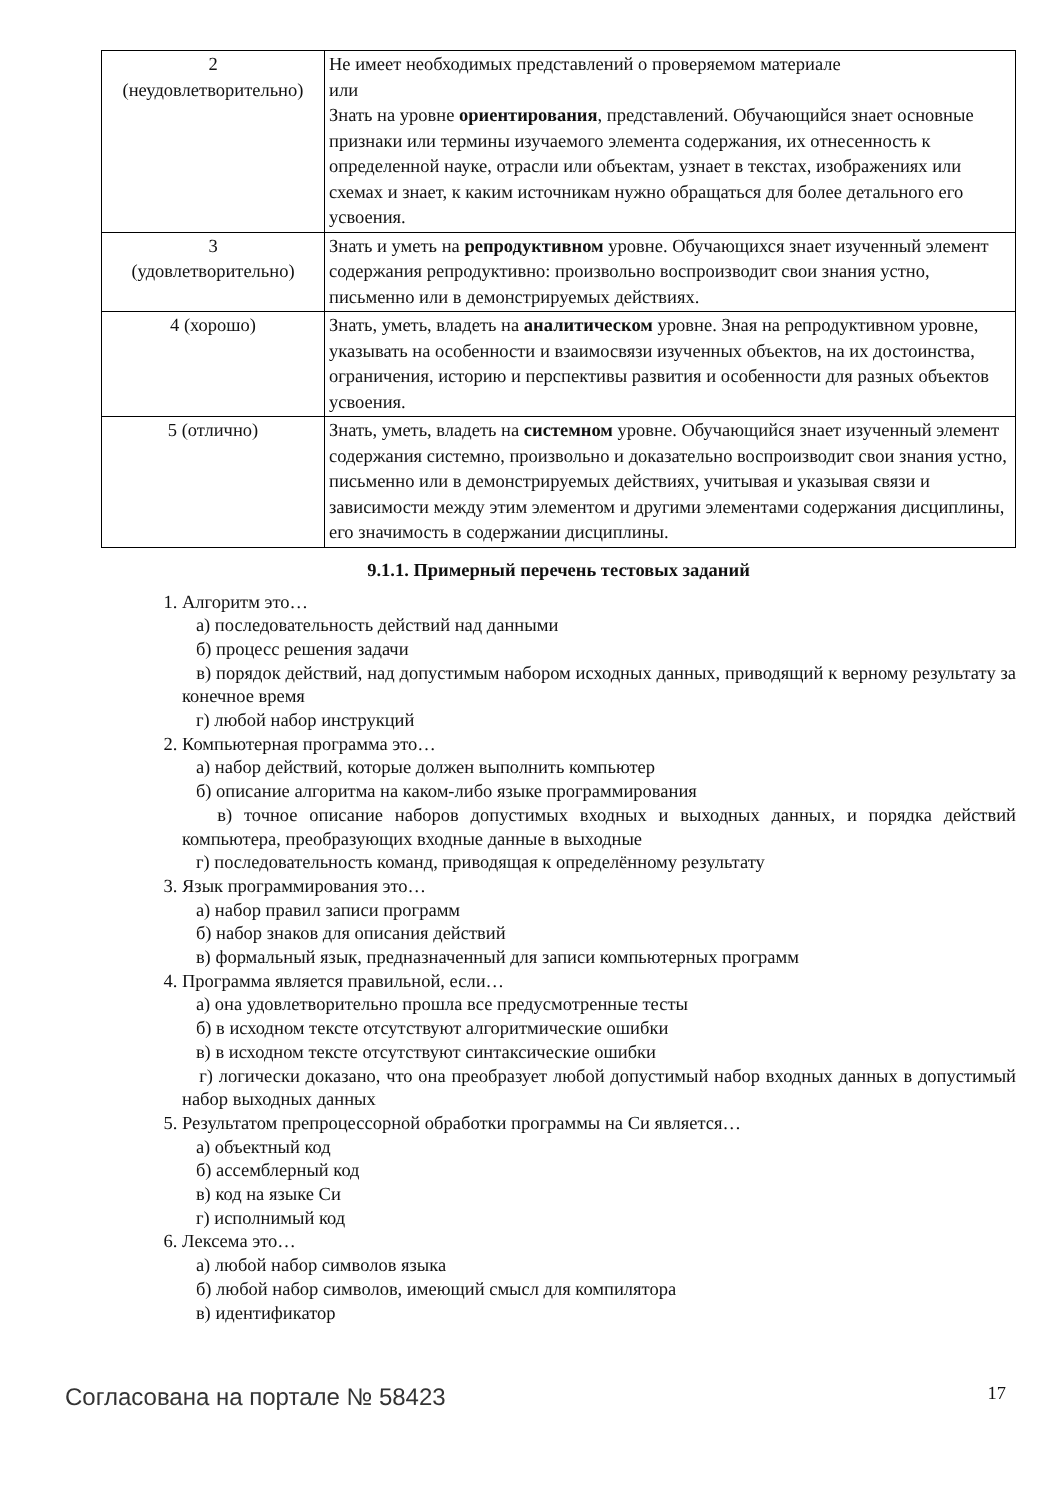| 2 (неудовлетворительно) | Не имеет необходимых представлений о проверяемом материале или Знать на уровне ориентирования , представлений. Обучающийся знает основные признаки или термины изучаемого элемента содержания, их отнесенность к определенной науке, отрасли или объектам, узнает в текстах, изображениях или схемах и знает, к каким источникам нужно обращаться для более детального его усвоения. |
| 3 (удовлетворительно) | Знать и уметь на репродуктивном уровне. Обучающихся знает изученный элемент содержания репродуктивно: произвольно воспроизводит свои знания устно, письменно или в демонстрируемых действиях. |
| 4 (хорошо) | Знать, уметь, владеть на аналитическом уровне. Зная на репродуктивном уровне, указывать на особенности и взаимосвязи изученных объектов, на их достоинства, ограничения, историю и перспективы развития и особенности для разных объектов усвоения. |
| 5 (отлично) | Знать, уметь, владеть на системном уровне. Обучающийся знает изученный элемент содержания системно, произвольно и доказательно воспроизводит свои знания устно, письменно или в демонстрируемых действиях, учитывая и указывая связи и зависимости между этим элементом и другими элементами содержания дисциплины, его значимость в содержании дисциплины. |
9.1.1. Примерный перечень тестовых заданий
1. Алгоритм это…
а) последовательность действий над данными
б) процесс решения задачи
в) порядок действий, над допустимым набором исходных данных, приводящий к верному результату за конечное время
г) любой набор инструкций
2. Компьютерная программа это…
а) набор действий, которые должен выполнить компьютер
б) описание алгоритма на каком-либо языке программирования
в) точное описание наборов допустимых входных и выходных данных, и порядка действий компьютера, преобразующих входные данные в выходные
г) последовательность команд, приводящая к определённому результату
3. Язык программирования это…
а) набор правил записи программ
б) набор знаков для описания действий
в) формальный язык, предназначенный для записи компьютерных программ
4. Программа является правильной, если…
а) она удовлетворительно прошла все предусмотренные тесты
б) в исходном тексте отсутствуют алгоритмические ошибки
в) в исходном тексте отсутствуют синтаксические ошибки
г) логически доказано, что она преобразует любой допустимый набор входных данных в допустимый набор выходных данных
5. Результатом препроцессорной обработки программы на Си является…
а) объектный код
б) ассемблерный код
в) код на языке Си
г) исполнимый код
6. Лексема это…
а) любой набор символов языка
б) любой набор символов, имеющий смысл для компилятора
в) идентификатор
Согласована на портале № 58423 17